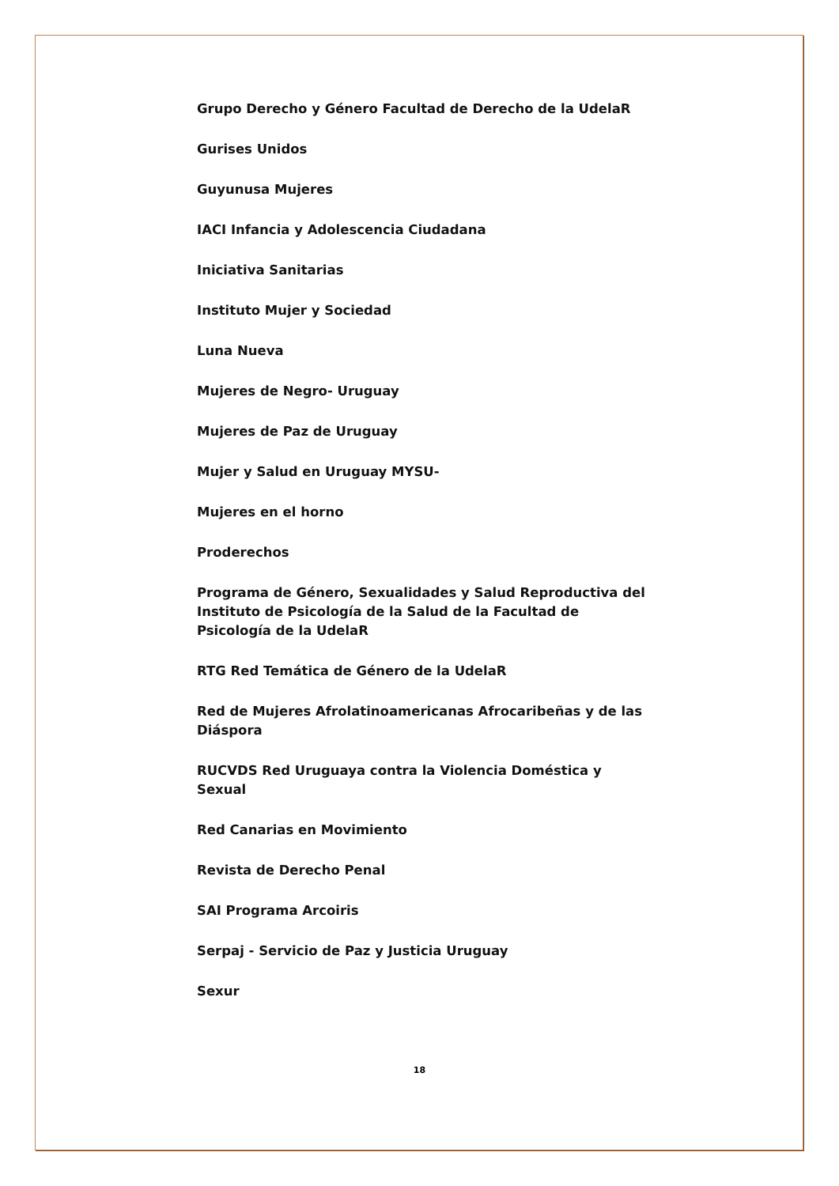Grupo Derecho y Género Facultad de Derecho de la UdelaR
Gurises Unidos
Guyunusa Mujeres
IACI Infancia y Adolescencia Ciudadana
Iniciativa Sanitarias
Instituto Mujer y Sociedad
Luna Nueva
Mujeres de Negro- Uruguay
Mujeres de Paz de Uruguay
Mujer y Salud en Uruguay MYSU-
Mujeres en el horno
Proderechos
Programa de Género, Sexualidades y Salud Reproductiva del Instituto de Psicología de la Salud de la Facultad de Psicología de la UdelaR
RTG Red Temática de Género de la UdelaR
Red de Mujeres Afrolatinoamericanas Afrocaribeñas y de las Diáspora
RUCVDS Red Uruguaya contra la Violencia Doméstica y Sexual
Red Canarias en Movimiento
Revista de Derecho Penal
SAI Programa Arcoiris
Serpaj - Servicio de Paz y Justicia Uruguay
Sexur
18